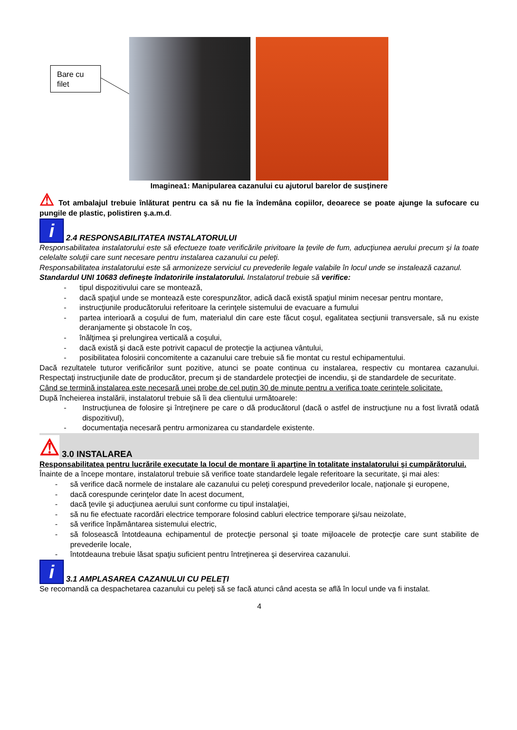Bare cu
filet
Imaginea1: Manipularea cazanului cu ajutorul barelor de susţinere
⚠ Tot ambalajul trebuie înlăturat pentru ca să nu fie la îndemâna copiilor, deoarece se poate ajunge la sufocare cu pungile de plastic, polistiren ş.a.m.d.
i 2.4 RESPONSABILITATEA INSTALATORULUI
Responsabilitatea instalatorului este să efectueze toate verificările privitoare la ţevile de fum, aducţiunea aerului precum şi la toate celelalte soluţii care sunt necesare pentru instalarea cazanului cu peleţi.
Responsabilitatea instalatorului este să armonizeze serviciul cu prevederile legale valabile în locul unde se instalează cazanul.
Standardul UNI 10683 defineşte îndatoririle instalatorului. Instalatorul trebuie să verifice:
- tipul dispozitivului care se montează,
- dacă spaţiul unde se montează este corespunzător, adică dacă există spaţiul minim necesar pentru montare,
- instrucţiunile producătorului referitoare la cerinţele sistemului de evacuare a fumului
- partea interioară a coşului de fum, materialul din care este făcut coşul, egalitatea secţiunii transversale, să nu existe deranjamente şi obstacole în coş,
- înălţimea şi prelungirea verticală a coşului,
- dacă există şi dacă este potrivit capacul de protecţie la acţiunea vântului,
- posibilitatea folosirii concomitente a cazanului care trebuie să fie montat cu restul echipamentului.
Dacă rezultatele tuturor verificărilor sunt pozitive, atunci se poate continua cu instalarea, respectiv cu montarea cazanului. Respectaţi instrucţiunile date de producător, precum şi de standardele protecţiei de incendiu, şi de standardele de securitate.
Când se termină instalarea este necesară unei probe de cel puţin 30 de minute pentru a verifica toate cerinţele solicitate.
După încheierea instalării, instalatorul trebuie să îi dea clientului următoarele:
- Instrucţiunea de folosire şi întreţinere pe care o dă producătorul (dacă o astfel de instrucţiune nu a fost livrată odată dispozitivul),
- documentaţia necesară pentru armonizarea cu standardele existente.
⚠ 3.0 INSTALAREA
Responsabilitatea pentru lucrările executate la locul de montare îi aparţine în totalitate instalatorului şi cumpărătorului.
Înainte de a începe montare, instalatorul trebuie să verifice toate standardele legale referitoare la securitate, şi mai ales:
- să verifice dacă normele de instalare ale cazanului cu peleţi corespund prevederilor locale, naţionale şi europene,
- dacă corespunde cerinţelor date în acest document,
- dacă ţevile şi aducţiunea aerului sunt conforme cu tipul instalaţiei,
- să nu fie efectuate racordări electrice temporare folosind cabluri electrice temporare şi/sau neizolate,
- să verifice înpământarea sistemului electric,
- să folosească întotdeauna echipamentul de protecţie personal şi toate mijloacele de protecţie care sunt stabilite de prevederile locale,
- întotdeauna trebuie lăsat spaţiu suficient pentru întreţinerea şi deservirea cazanului.
i 3.1 AMPLASAREA CAZANULUI CU PELEŢI
Se recomandă ca despachetarea cazanului cu peleţi să se facă atunci când acesta se află în locul unde va fi instalat.
4